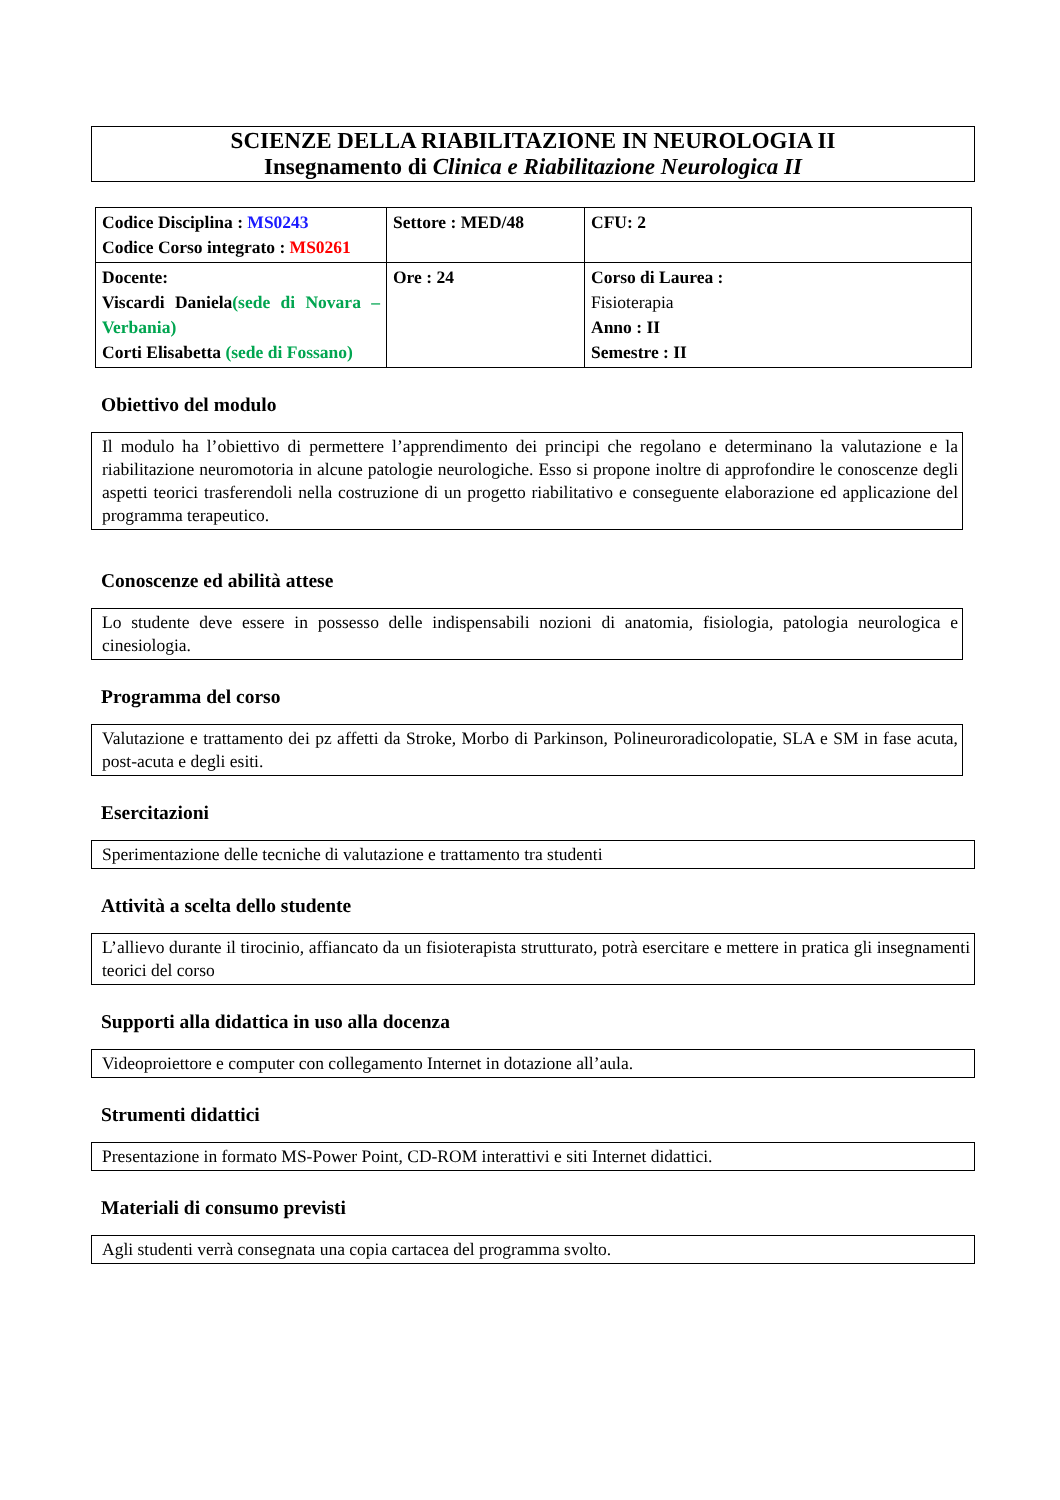SCIENZE DELLA RIABILITAZIONE IN NEUROLOGIA II
Insegnamento di Clinica e Riabilitazione Neurologica II
| Codice Disciplina : MS0243 Codice Corso integrato : MS0261 | Settore : MED/48 | CFU: 2 |
| Docente: Viscardi Daniela (sede di Novara – Verbania) Corti Elisabetta (sede di Fossano) | Ore : 24 | Corso di Laurea : Fisioterapia Anno : II Semestre : II |
Obiettivo del modulo
Il modulo ha l’obiettivo di permettere l’apprendimento dei principi che regolano e determinano la valutazione e la riabilitazione neuromotoria in alcune patologie neurologiche. Esso si propone inoltre di approfondire le conoscenze degli aspetti teorici trasferendoli nella costruzione di un progetto riabilitativo e conseguente elaborazione ed applicazione del programma terapeutico.
Conoscenze ed abilità attese
Lo studente deve essere in possesso delle indispensabili nozioni di anatomia, fisiologia, patologia neurologica e cinesiologia.
Programma del corso
Valutazione e trattamento dei pz affetti da Stroke, Morbo di Parkinson, Polineuroradicolopatie, SLA e SM in fase acuta, post-acuta e degli esiti.
Esercitazioni
Sperimentazione delle tecniche di valutazione e trattamento tra studenti
Attività a scelta dello studente
L’allievo durante il tirocinio, affiancato da un fisioterapista strutturato, potrà esercitare e mettere in pratica gli insegnamenti teorici del corso
Supporti alla didattica in uso alla docenza
Videoproiettore e computer con collegamento Internet in dotazione all’aula.
Strumenti didattici
Presentazione in formato MS-Power Point, CD-ROM interattivi e siti Internet didattici.
Materiali di consumo previsti
Agli studenti verrà consegnata una copia cartacea del programma svolto.